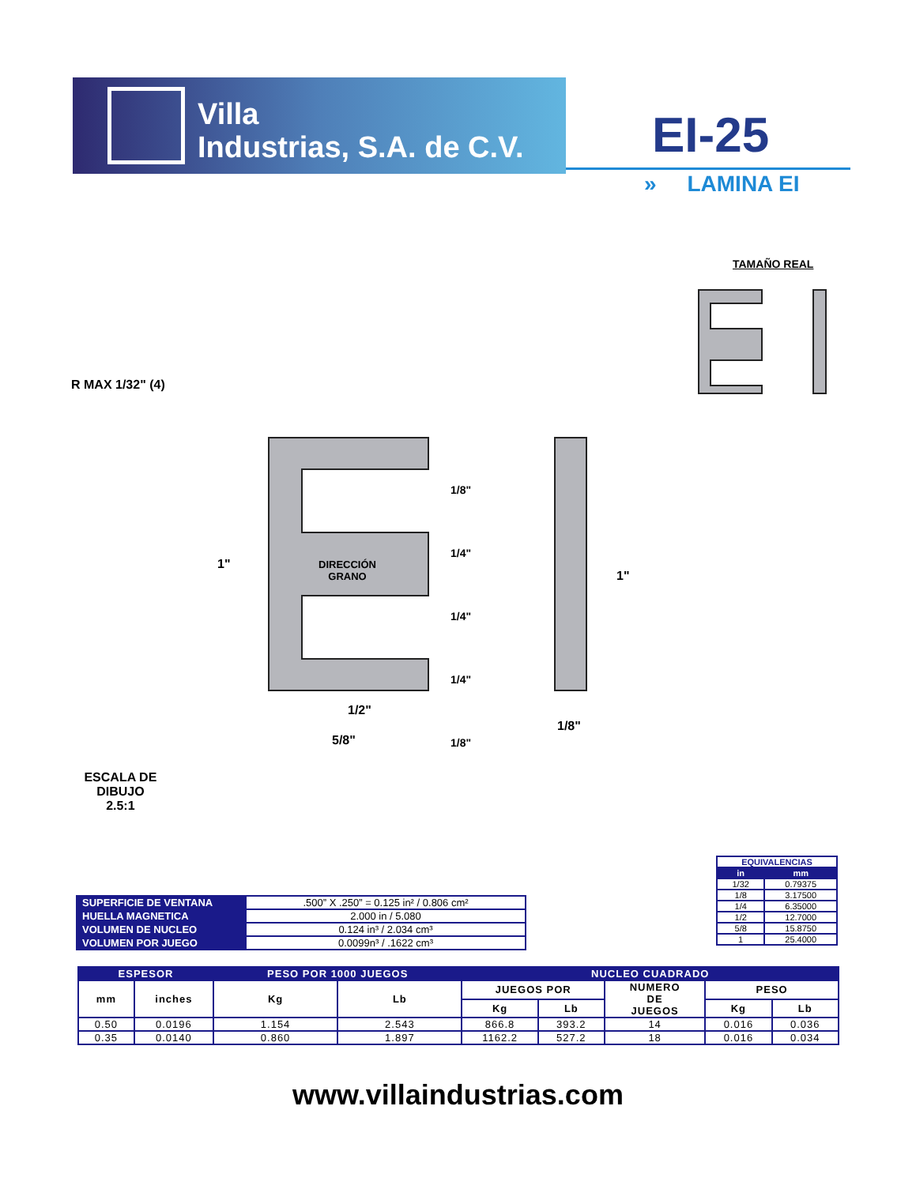Villa
Industrias, S.A. de C.V.
EI-25
» LAMINA EI
TAMAÑO REAL
R MAX 1/32" (4)
DIRECCIÓN
GRANO
1"
1/8"
1/4"
1/4"
1/4"
1/8"
1"
1/2"
5/8"
1/8"
ESCALA DE DIBUJO
2.5:1
| EQUIVALENCIAS | |
| --- | --- |
| in | mm |
| 1/32 | 0.79375 |
| 1/8 | 3.17500 |
| 1/4 | 6.35000 |
| 1/2 | 12.7000 |
| 5/8 | 15.8750 |
| 1 | 25.4000 |
| SUPERFICIE DE VENTANA | .500” X .250” = 0.125 in² / 0.806 cm² |
| HUELLA MAGNETICA | 2.000 in / 5.080 |
| VOLUMEN DE NUCLEO | 0.124 in³ / 2.034 cm³ |
| VOLUMEN POR JUEGO | 0.0099n³ / .1622 cm³ |
| ESPESOR | | PESO POR 1000 JUEGOS | | NUCLEO CUADRADO | | | | |
| --- | --- | --- | --- | --- | --- | --- | --- | --- |
| mm | inches | Kg | Lb | JUEGOS POR | | NUMERO DE JUEGOS | PESO | |
| | | | | Kg | Lb | | Kg | Lb |
| 0.50 | 0.0196 | 1.154 | 2.543 | 866.8 | 393.2 | 14 | 0.016 | 0.036 |
| 0.35 | 0.0140 | 0.860 | 1.897 | 1162.2 | 527.2 | 18 | 0.016 | 0.034 |
www.villaindustrias.com